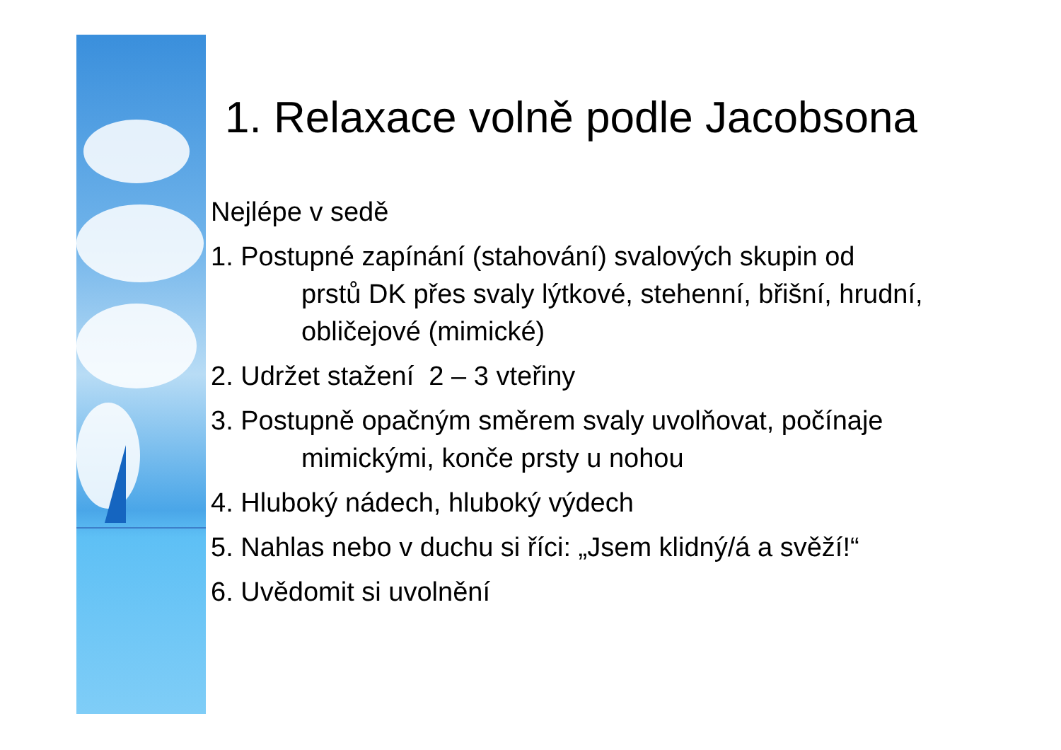1. Relaxace volně podle Jacobsona
Nejlépe v sedě
1. Postupné zapínání (stahování) svalových skupin od
prstů DK přes svaly lýtkové, stehenní, břišní, hrudní,
obličejové (mimické)
2. Udržet stažení 2 – 3 vteřiny
3. Postupně opačným směrem svaly uvolňovat, počínaje
mimickými, konče prsty u nohou
4. Hluboký nádech, hluboký výdech
5. Nahlas nebo v duchu si říci: „Jsem klidný/á a svěží!“
6. Uvědomit si uvolnění